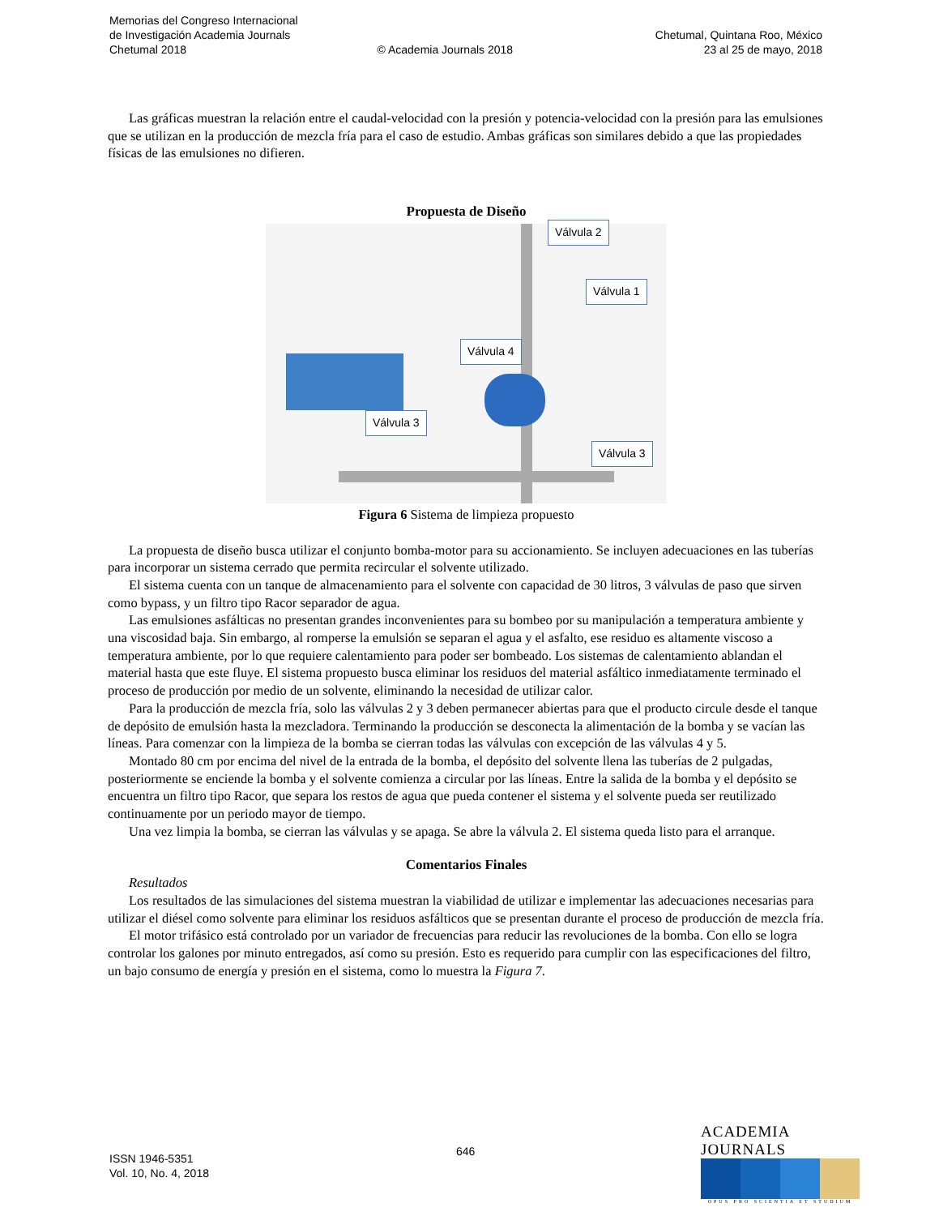Memorias del Congreso Internacional
de Investigación Academia Journals Chetumal, Quintana Roo, México
Chetumal 2018 © Academia Journals 2018 23 al 25 de mayo, 2018
Las gráficas muestran la relación entre el caudal-velocidad con la presión y potencia-velocidad con la presión para las emulsiones que se utilizan en la producción de mezcla fría para el caso de estudio. Ambas gráficas son similares debido a que las propiedades físicas de las emulsiones no difieren.
Propuesta de Diseño
Válvula 2
Válvula 1
Válvula 4
Válvula 3
Válvula 3
Figura 6 Sistema de limpieza propuesto
La propuesta de diseño busca utilizar el conjunto bomba-motor para su accionamiento. Se incluyen adecuaciones en las tuberías para incorporar un sistema cerrado que permita recircular el solvente utilizado.
El sistema cuenta con un tanque de almacenamiento para el solvente con capacidad de 30 litros, 3 válvulas de paso que sirven como bypass, y un filtro tipo Racor separador de agua.
Las emulsiones asfálticas no presentan grandes inconvenientes para su bombeo por su manipulación a temperatura ambiente y una viscosidad baja. Sin embargo, al romperse la emulsión se separan el agua y el asfalto, ese residuo es altamente viscoso a temperatura ambiente, por lo que requiere calentamiento para poder ser bombeado. Los sistemas de calentamiento ablandan el material hasta que este fluye. El sistema propuesto busca eliminar los residuos del material asfáltico inmediatamente terminado el proceso de producción por medio de un solvente, eliminando la necesidad de utilizar calor.
Para la producción de mezcla fría, solo las válvulas 2 y 3 deben permanecer abiertas para que el producto circule desde el tanque de depósito de emulsión hasta la mezcladora. Terminando la producción se desconecta la alimentación de la bomba y se vacían las líneas. Para comenzar con la limpieza de la bomba se cierran todas las válvulas con excepción de las válvulas 4 y 5.
Montado 80 cm por encima del nivel de la entrada de la bomba, el depósito del solvente llena las tuberías de 2 pulgadas, posteriormente se enciende la bomba y el solvente comienza a circular por las líneas. Entre la salida de la bomba y el depósito se encuentra un filtro tipo Racor, que separa los restos de agua que pueda contener el sistema y el solvente pueda ser reutilizado continuamente por un periodo mayor de tiempo.
Una vez limpia la bomba, se cierran las válvulas y se apaga. Se abre la válvula 2. El sistema queda listo para el arranque.
Comentarios Finales
Resultados
Los resultados de las simulaciones del sistema muestran la viabilidad de utilizar e implementar las adecuaciones necesarias para utilizar el diésel como solvente para eliminar los residuos asfálticos que se presentan durante el proceso de producción de mezcla fría.
El motor trifásico está controlado por un variador de frecuencias para reducir las revoluciones de la bomba. Con ello se logra controlar los galones por minuto entregados, así como su presión. Esto es requerido para cumplir con las especificaciones del filtro, un bajo consumo de energía y presión en el sistema, como lo muestra la Figura 7.
646
ISSN 1946-5351
Vol. 10, No. 4, 2018
ACADEMIA JOURNALS
OPUS PRO SCIENTIA ET STUDIUM